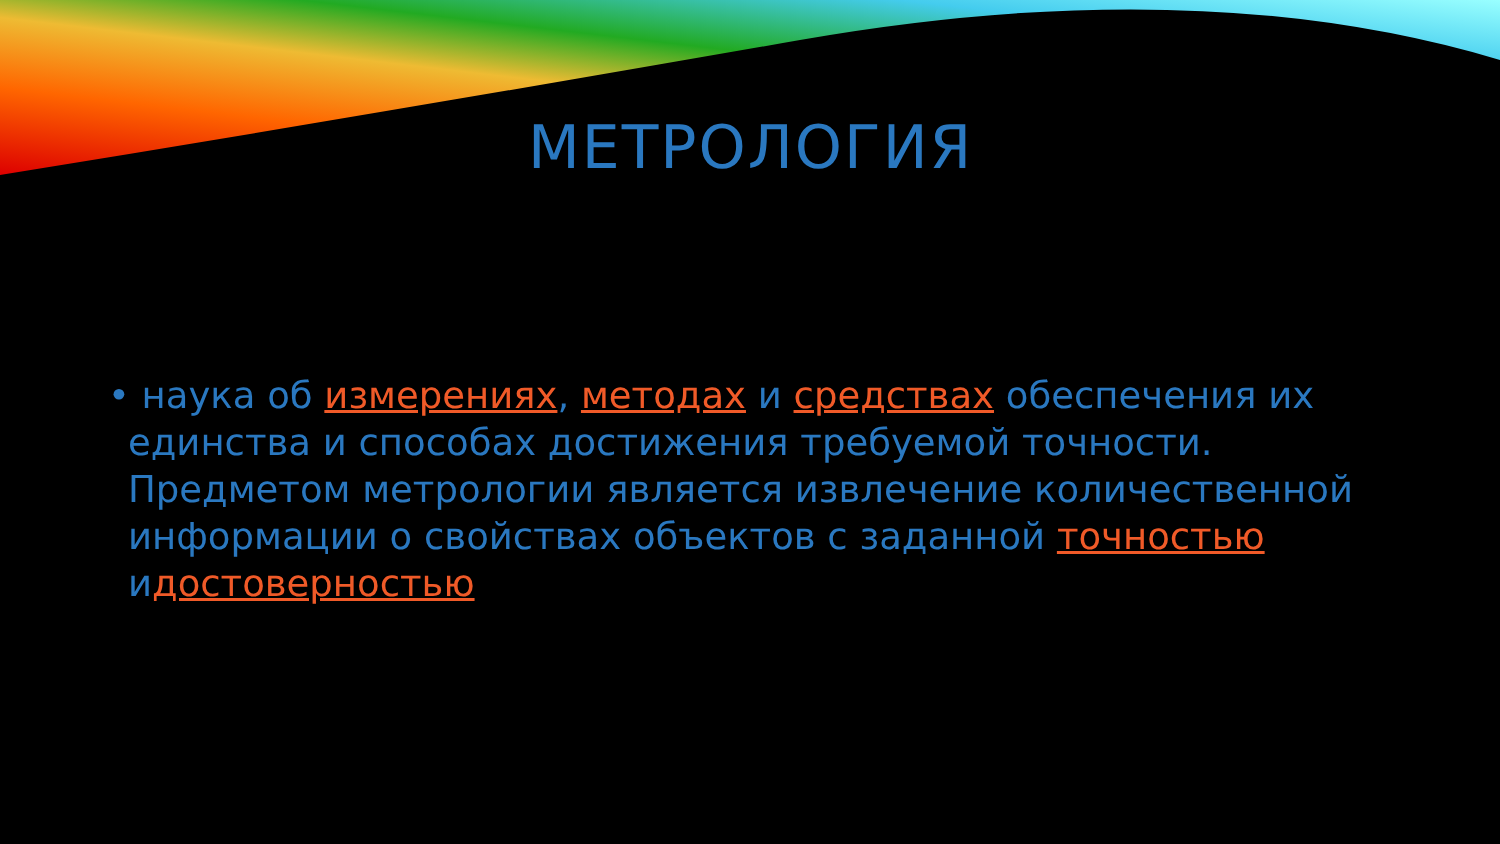МЕТРОЛОГИЯ
• наука об измерениях, методах и средствах обеспечения их единства и способах достижения требуемой точности. Предметом метрологии является извлечение количественной информации о свойствах объектов с заданной точностью идостоверностью